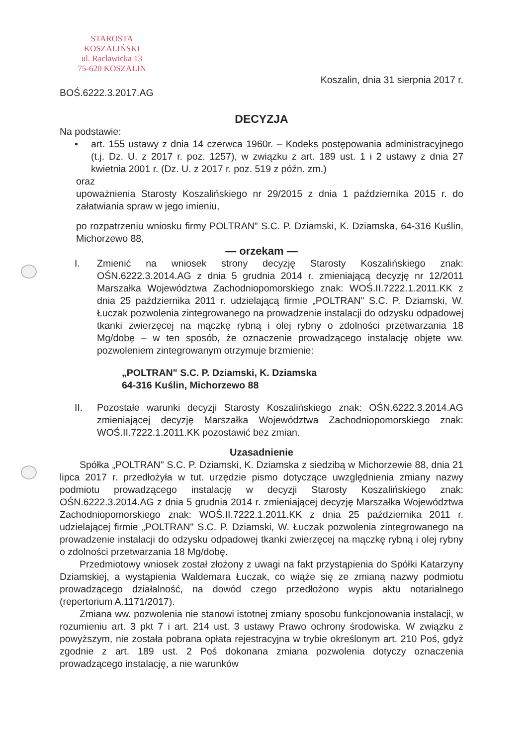STAROSTA KOSZALIŃSKI
ul. Racławicka 13
75-620 KOSZALIN
BOŚ.6222.3.2017.AG
Koszalin, dnia 31 sierpnia 2017 r.
DECYZJA
Na podstawie:
• art. 155 ustawy z dnia 14 czerwca 1960r. – Kodeks postępowania administracyjnego (t.j. Dz. U. z 2017 r. poz. 1257), w związku z art. 189 ust. 1 i 2 ustawy z dnia 27 kwietnia 2001 r. (Dz. U. z 2017 r. poz. 519 z późn. zm.)
oraz
upoważnienia Starosty Koszalińskiego nr 29/2015 z dnia 1 października 2015 r. do załatwiania spraw w jego imieniu,
po rozpatrzeniu wniosku firmy POLTRAN" S.C. P. Dziamski, K. Dziamska, 64-316 Kuślin, Michorzewo 88,
— orzekam —
I. Zmienić na wniosek strony decyzję Starosty Koszalińskiego znak: OŚN.6222.3.2014.AG z dnia 5 grudnia 2014 r. zmieniającą decyzję nr 12/2011 Marszałka Województwa Zachodniopomorskiego znak: WOŚ.II.7222.1.2011.KK z dnia 25 października 2011 r. udzielającą firmie „POLTRAN" S.C. P. Dziamski, W. Łuczak pozwolenia zintegrowanego na prowadzenie instalacji do odzysku odpadowej tkanki zwierzęcej na mączkę rybną i olej rybny o zdolności przetwarzania 18 Mg/dobę – w ten sposób, że oznaczenie prowadzącego instalację objęte ww. pozwoleniem zintegrowanym otrzymuje brzmienie:
„POLTRAN" S.C. P. Dziamski, K. Dziamska
64-316 Kuślin, Michorzewo 88
II. Pozostałe warunki decyzji Starosty Koszalińskiego znak: OŚN.6222.3.2014.AG zmieniającej decyzję Marszałka Województwa Zachodniopomorskiego znak: WOŚ.II.7222.1.2011.KK pozostawić bez zmian.
Uzasadnienie
Spółka „POLTRAN" S.C. P. Dziamski, K. Dziamska z siedzibą w Michorzewie 88, dnia 21 lipca 2017 r. przedłożyła w tut. urzędzie pismo dotyczące uwzględnienia zmiany nazwy podmiotu prowadzącego instalację w decyzji Starosty Koszalińskiego znak: OŚN.6222.3.2014.AG z dnia 5 grudnia 2014 r. zmieniającej decyzję Marszałka Województwa Zachodniopomorskiego znak: WOŚ.II.7222.1.2011.KK z dnia 25 października 2011 r. udzielającej firmie „POLTRAN" S.C. P. Dziamski, W. Łuczak pozwolenia zintegrowanego na prowadzenie instalacji do odzysku odpadowej tkanki zwierzęcej na mączkę rybną i olej rybny o zdolności przetwarzania 18 Mg/dobę.
Przedmiotowy wniosek został złożony z uwagi na fakt przystąpienia do Spółki Katarzyny Dziamskiej, a wystąpienia Waldemara Łuczak, co wiąże się ze zmianą nazwy podmiotu prowadzącego działalność, na dowód czego przedłożono wypis aktu notarialnego (repertorium A.1171/2017).
Zmiana ww. pozwolenia nie stanowi istotnej zmiany sposobu funkcjonowania instalacji, w rozumieniu art. 3 pkt 7 i art. 214 ust. 3 ustawy Prawo ochrony środowiska. W związku z powyższym, nie została pobrana opłata rejestracyjna w trybie określonym art. 210 Poś, gdyż zgodnie z art. 189 ust. 2 Poś dokonana zmiana pozwolenia dotyczy oznaczenia prowadzącego instalację, a nie warunków